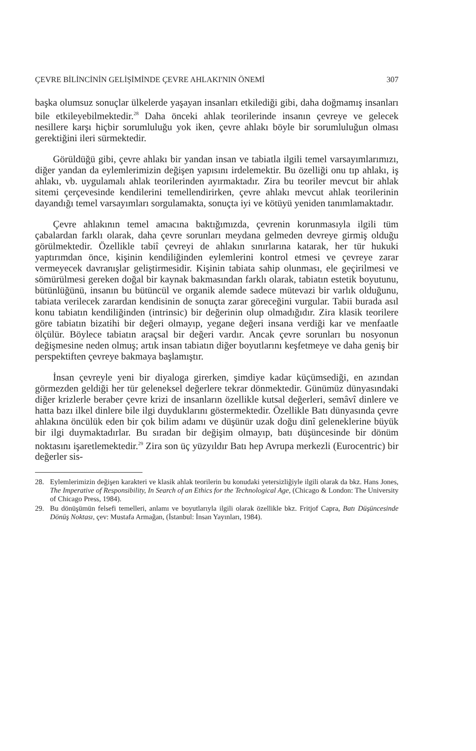ÇEVRE BİLİNCİNİN GELİŞİMİNDE ÇEVRE AHLAKI'NIN ÖNEMİ 307
başka olumsuz sonuçlar ülkelerde yaşayan insanları etkilediği gibi, daha doğmamış insanları bile etkileyebilmektedir.<sup>28</sup> Daha önceki ahlak teorilerinde insanın çevreye ve gelecek nesillere karşı hiçbir sorumluluğu yok iken, çevre ahlakı böyle bir sorumluluğun olması gerektiğini ileri sürmektedir.
Görüldüğü gibi, çevre ahlakı bir yandan insan ve tabiatla ilgili temel varsayımlarımızı, diğer yandan da eylemlerimizin değişen yapısını irdelemektir. Bu özelliği onu tıp ahlakı, iş ahlakı, vb. uygulamalı ahlak teorilerinden ayırmaktadır. Zira bu teoriler mevcut bir ahlak sitemi çerçevesinde kendilerini temellendirirken, çevre ahlakı mevcut ahlak teorilerinin dayandığı temel varsayımları sorgulamakta, sonuçta iyi ve kötüyü yeniden tanımlamaktadır.
Çevre ahlakının temel amacına baktığımızda, çevrenin korunmasıyla ilgili tüm çabalardan farklı olarak, daha çevre sorunları meydana gelmeden devreye girmiş olduğu görülmektedir. Özellikle tabiî çevreyi de ahlakın sınırlarına katarak, her tür hukuki yaptırımdan önce, kişinin kendiliğinden eylemlerini kontrol etmesi ve çevreye zarar vermeyecek davranışlar geliştirmesidir. Kişinin tabiata sahip olunması, ele geçirilmesi ve sömürülmesi gereken doğal bir kaynak bakmasından farklı olarak, tabiatın estetik boyutunu, bütünlüğünü, insanın bu bütüncül ve organik alemde sadece mütevazi bir varlık olduğunu, tabiata verilecek zarardan kendisinin de sonuçta zarar göreceğini vurgular. Tabii burada asıl konu tabiatın kendiliğinden (intrinsic) bir değerinin olup olmadığıdır. Zira klasik teorilere göre tabiatın bizatihi bir değeri olmayıp, yegane değeri insana verdiği kar ve menfaatle ölçülür. Böylece tabiatın araçsal bir değeri vardır. Ancak çevre sorunları bu nosyonun değişmesine neden olmuş; artık insan tabiatın diğer boyutlarını keşfetmeye ve daha geniş bir perspektiften çevreye bakmaya başlamıştır.
İnsan çevreyle yeni bir diyaloga girerken, şimdiye kadar küçümsediği, en azından görmezden geldiği her tür geleneksel değerlere tekrar dönmektedir. Günümüz dünyasındaki diğer krizlerle beraber çevre krizi de insanların özellikle kutsal değerleri, semâvî dinlere ve hatta bazı ilkel dinlere bile ilgi duyduklarını göstermektedir. Özellikle Batı dünyasında çevre ahlakına öncülük eden bir çok bilim adamı ve düşünür uzak doğu dinî geleneklerine büyük bir ilgi duymaktadırlar. Bu sıradan bir değişim olmayıp, batı düşüncesinde bir dönüm noktasını işaretlemektedir.<sup>29</sup> Zira son üç yüzyıldır Batı hep Avrupa merkezli (Eurocentric) bir değerler sis-
28. Eylemlerimizin değişen karakteri ve klasik ahlak teorilerin bu konudaki yetersizliğiyle ilgili olarak da bkz. Hans Jones, The Imperative of Responsibility, In Search of an Ethics for the Technological Age, (Chicago & London: The University of Chicago Press, 1984).
29. Bu dönüşümün felsefi temelleri, anlamı ve boyutlarıyla ilgili olarak özellikle bkz. Fritjof Capra, Batı Düşüncesinde Dönüş Noktası, çev: Mustafa Armağan, (İstanbul: İnsan Yayınları, 1984).